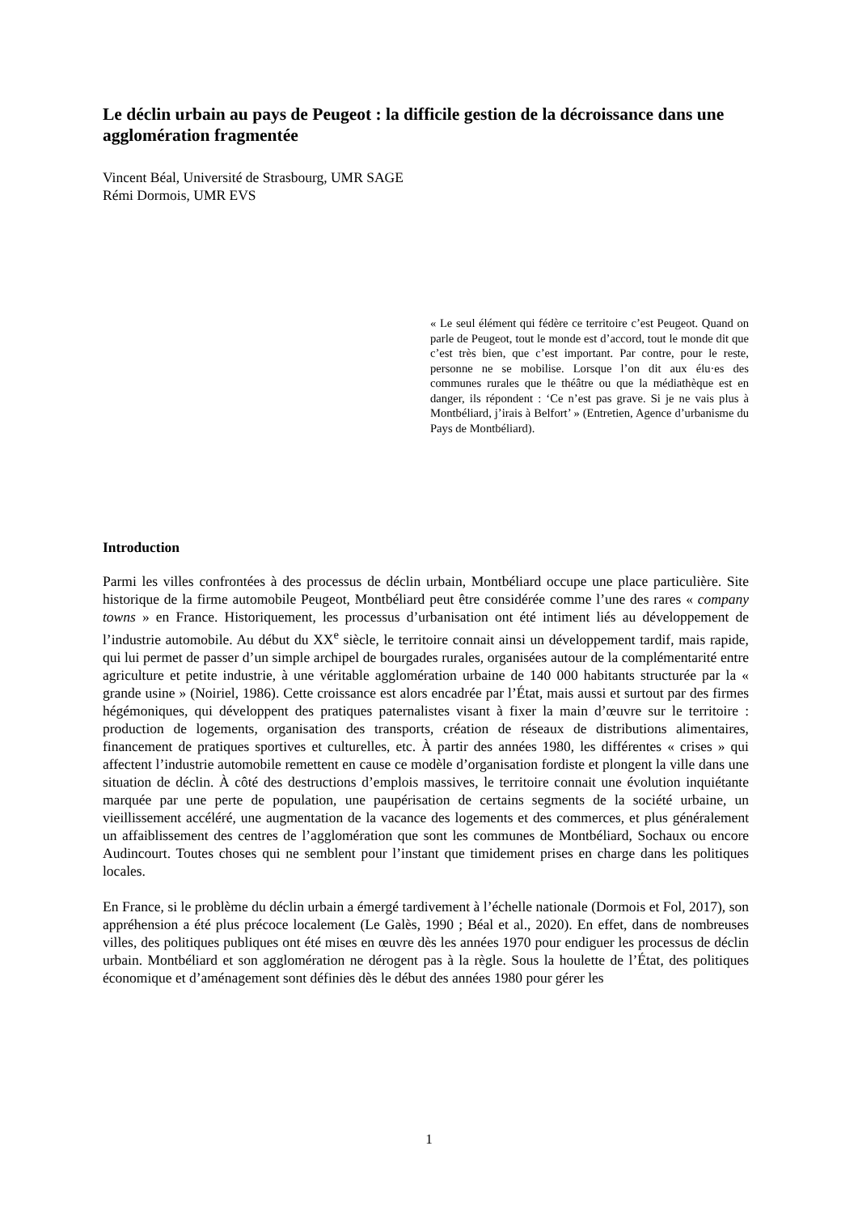Le déclin urbain au pays de Peugeot : la difficile gestion de la décroissance dans une agglomération fragmentée
Vincent Béal, Université de Strasbourg, UMR SAGE
Rémi Dormois, UMR EVS
« Le seul élément qui fédère ce territoire c’est Peugeot. Quand on parle de Peugeot, tout le monde est d’accord, tout le monde dit que c’est très bien, que c’est important. Par contre, pour le reste, personne ne se mobilise. Lorsque l’on dit aux élu·es des communes rurales que le théâtre ou que la médiathèque est en danger, ils répondent : ‘Ce n’est pas grave. Si je ne vais plus à Montbéliard, j’irais à Belfort’ » (Entretien, Agence d’urbanisme du Pays de Montbéliard).
Introduction
Parmi les villes confrontées à des processus de déclin urbain, Montbéliard occupe une place particulière. Site historique de la firme automobile Peugeot, Montbéliard peut être considérée comme l’une des rares « company towns » en France. Historiquement, les processus d’urbanisation ont été intiment liés au développement de l’industrie automobile. Au début du XX<sup>e</sup> siècle, le territoire connait ainsi un développement tardif, mais rapide, qui lui permet de passer d’un simple archipel de bourgades rurales, organisées autour de la complémentarité entre agriculture et petite industrie, à une véritable agglomération urbaine de 140 000 habitants structurée par la « grande usine » (Noiriel, 1986). Cette croissance est alors encadrée par l’État, mais aussi et surtout par des firmes hégémoniques, qui développent des pratiques paternalistes visant à fixer la main d’œuvre sur le territoire : production de logements, organisation des transports, création de réseaux de distributions alimentaires, financement de pratiques sportives et culturelles, etc. À partir des années 1980, les différentes « crises » qui affectent l’industrie automobile remettent en cause ce modèle d’organisation fordiste et plongent la ville dans une situation de déclin. À côté des destructions d’emplois massives, le territoire connait une évolution inquiétante marquée par une perte de population, une paupérisation de certains segments de la société urbaine, un vieillissement accéléré, une augmentation de la vacance des logements et des commerces, et plus généralement un affaiblissement des centres de l’agglomération que sont les communes de Montbéliard, Sochaux ou encore Audincourt. Toutes choses qui ne semblent pour l’instant que timidement prises en charge dans les politiques locales.
En France, si le problème du déclin urbain a émergé tardivement à l’échelle nationale (Dormois et Fol, 2017), son appréhension a été plus précoce localement (Le Galès, 1990 ; Béal et al., 2020). En effet, dans de nombreuses villes, des politiques publiques ont été mises en œuvre dès les années 1970 pour endiguer les processus de déclin urbain. Montbéliard et son agglomération ne dérogent pas à la règle. Sous la houlette de l’État, des politiques économique et d’aménagement sont définies dès le début des années 1980 pour gérer les
1